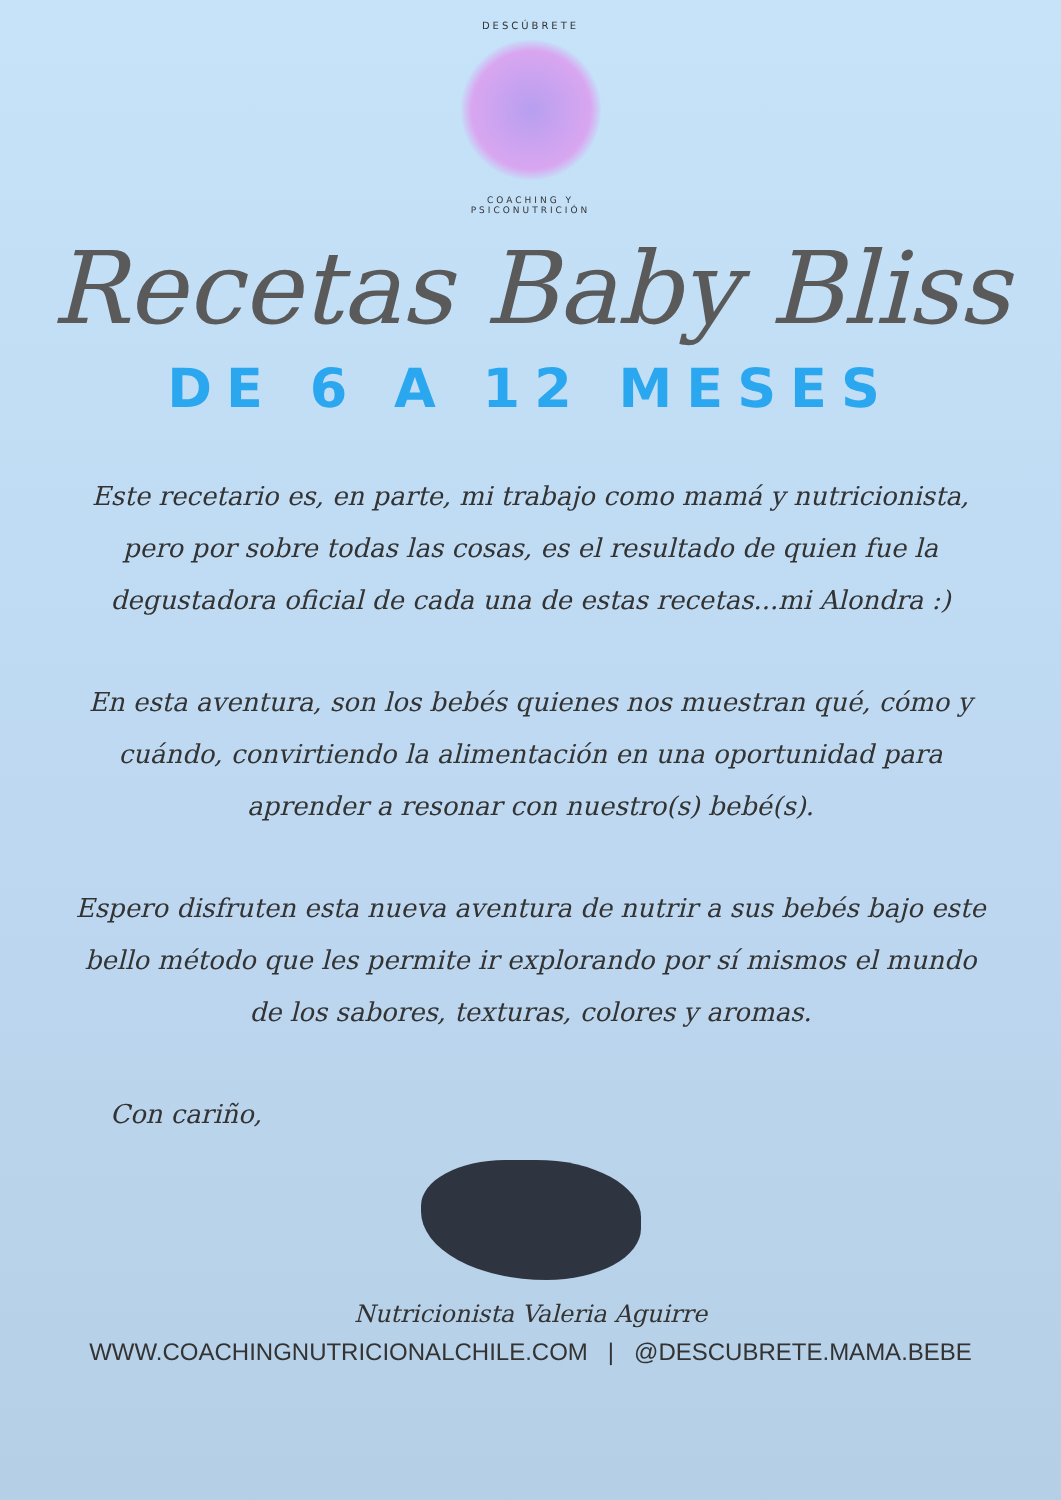DESCÚBRETE
COACHING Y PSICONUTRICIÓN
Recetas Baby Bliss
DE 6 A 12 MESES
Este recetario es, en parte, mi trabajo como mamá y nutricionista, pero por sobre todas las cosas, es el resultado de quien fue la degustadora oficial de cada una de estas recetas...mi Alondra :)
En esta aventura, son los bebés quienes nos muestran qué, cómo y cuándo, convirtiendo la alimentación en una oportunidad para aprender a resonar con nuestro(s) bebé(s).
Espero disfruten esta nueva aventura de nutrir a sus bebés bajo este bello método que les permite ir explorando por sí mismos el mundo de los sabores, texturas, colores y aromas.
Con cariño,
Nutricionista Valeria Aguirre
WWW.COACHINGNUTRICIONALCHILE.COM | @DESCUBRETE.MAMA.BEBE